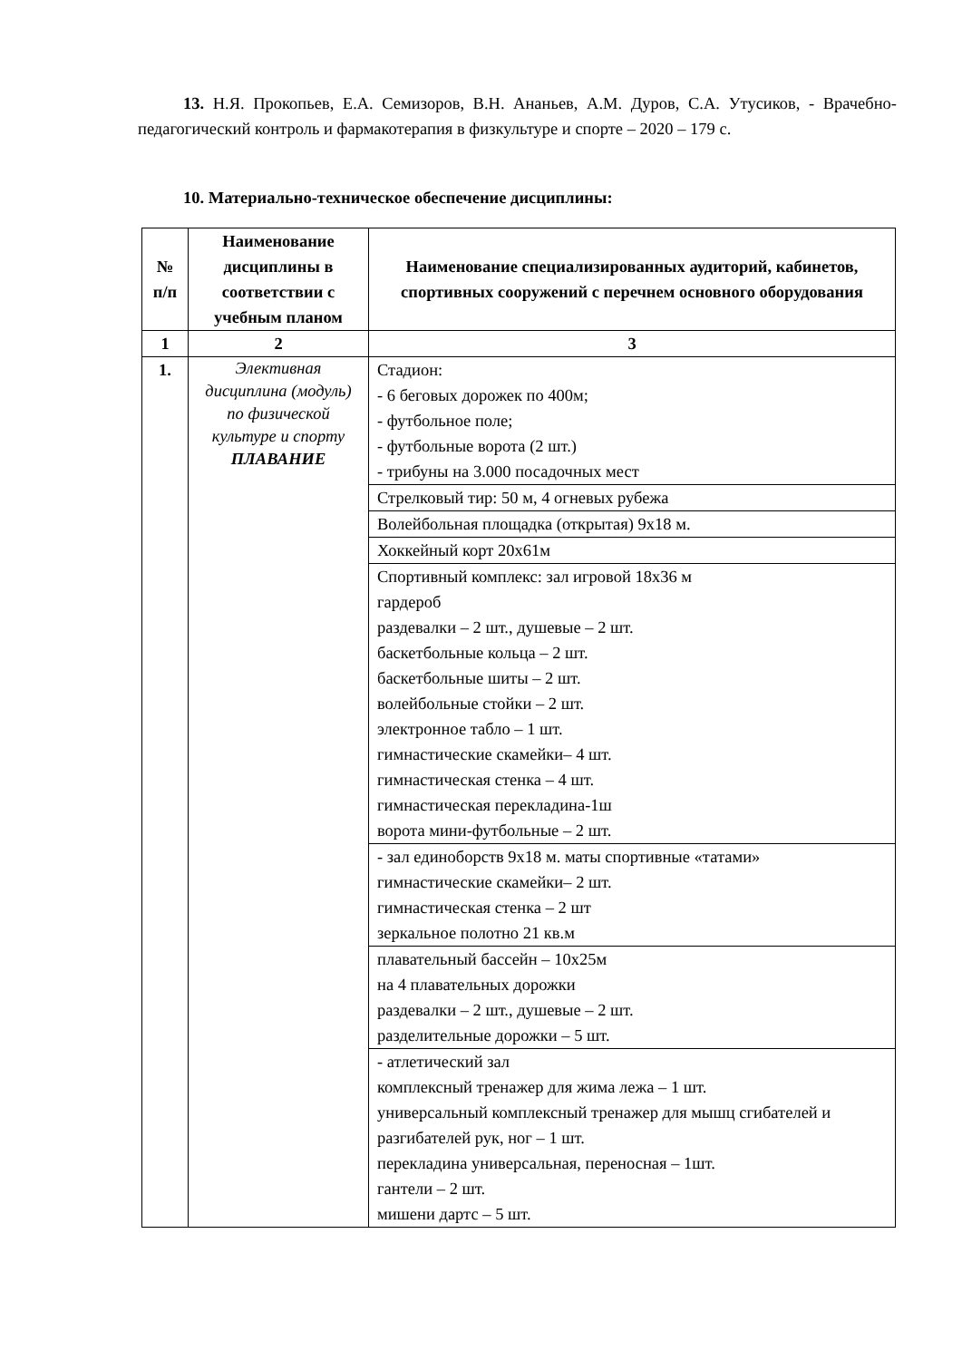13. Н.Я. Прокопьев, Е.А. Семизоров, В.Н. Ананьев, А.М. Дуров, С.А. Утусиков, - Врачебно-педагогический контроль и фармакотерапия в физкультуре и спорте – 2020 – 179 с.
10. Материально-техническое обеспечение дисциплины:
| № п/п | Наименование дисциплины в соответствии с учебным планом | Наименование специализированных аудиторий, кабинетов, спортивных сооружений с перечнем основного оборудования |
| --- | --- | --- |
| 1 | 2 | 3 |
| 1. | Элективная дисциплина (модуль) по физической культуре и спорту ПЛАВАНИЕ | Стадион: - 6 беговых дорожек по 400м; - футбольное поле; - футбольные ворота (2 шт.) - трибуны на 3.000 посадочных мест |
| | | Стрелковый тир: 50 м, 4 огневых рубежа |
| | | Волейбольная площадка (открытая) 9х18 м. |
| | | Хоккейный корт 20х61м |
| | | Спортивный комплекс: зал игровой 18х36 м гардероб раздевалки – 2 шт., душевые – 2 шт. баскетбольные кольца – 2 шт. баскетбольные шиты – 2 шт. волейбольные стойки – 2 шт. электронное табло – 1 шт. гимнастические скамейки– 4 шт. гимнастическая стенка – 4 шт. гимнастическая перекладина-1ш ворота мини-футбольные – 2 шт. |
| | | - зал единоборств 9х18 м. маты спортивные «татами» гимнастические скамейки– 2 шт. гимнастическая стенка – 2 шт зеркальное полотно 21 кв.м |
| | | плавательный бассейн – 10х25м на 4 плавательных дорожки раздевалки – 2 шт., душевые – 2 шт. разделительные дорожки – 5 шт. |
| | | - атлетический зал комплексный тренажер для жима лежа – 1 шт. универсальный комплексный тренажер для мышц сгибателей и разгибателей рук, ног – 1 шт. перекладина универсальная, переносная – 1шт. гантели – 2 шт. мишени дартс – 5 шт. |